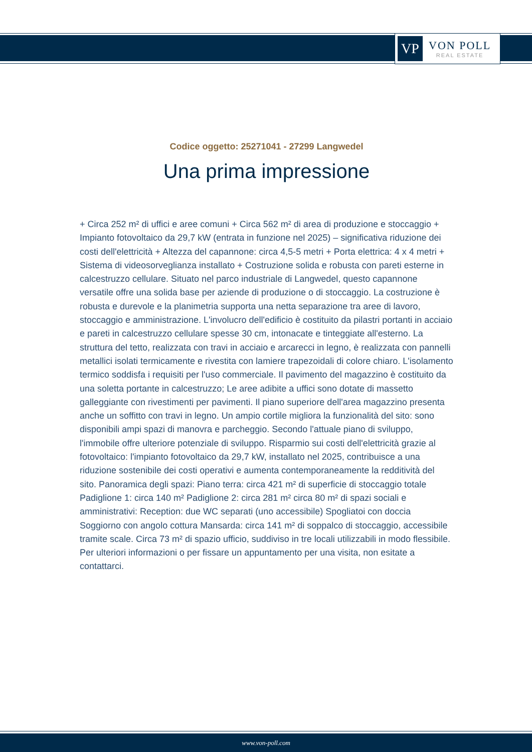VP
VON POLL
REAL ESTATE
Codice oggetto: 25271041 - 27299 Langwedel
Una prima impressione
+ Circa 252 m² di uffici e aree comuni + Circa 562 m² di area di produzione e stoccaggio + Impianto fotovoltaico da 29,7 kW (entrata in funzione nel 2025) – significativa riduzione dei costi dell'elettricità + Altezza del capannone: circa 4,5-5 metri + Porta elettrica: 4 x 4 metri + Sistema di videosorveglianza installato + Costruzione solida e robusta con pareti esterne in calcestruzzo cellulare. Situato nel parco industriale di Langwedel, questo capannone versatile offre una solida base per aziende di produzione o di stoccaggio. La costruzione è robusta e durevole e la planimetria supporta una netta separazione tra aree di lavoro, stoccaggio e amministrazione. L'involucro dell'edificio è costituito da pilastri portanti in acciaio e pareti in calcestruzzo cellulare spesse 30 cm, intonacate e tinteggiate all'esterno. La struttura del tetto, realizzata con travi in acciaio e arcarecci in legno, è realizzata con pannelli metallici isolati termicamente e rivestita con lamiere trapezoidali di colore chiaro. L'isolamento termico soddisfa i requisiti per l'uso commerciale. Il pavimento del magazzino è costituito da una soletta portante in calcestruzzo; Le aree adibite a uffici sono dotate di massetto galleggiante con rivestimenti per pavimenti. Il piano superiore dell'area magazzino presenta anche un soffitto con travi in legno. Un ampio cortile migliora la funzionalità del sito: sono disponibili ampi spazi di manovra e parcheggio. Secondo l'attuale piano di sviluppo, l'immobile offre ulteriore potenziale di sviluppo. Risparmio sui costi dell'elettricità grazie al fotovoltaico: l'impianto fotovoltaico da 29,7 kW, installato nel 2025, contribuisce a una riduzione sostenibile dei costi operativi e aumenta contemporaneamente la redditività del sito. Panoramica degli spazi: Piano terra: circa 421 m² di superficie di stoccaggio totale Padiglione 1: circa 140 m² Padiglione 2: circa 281 m² circa 80 m² di spazi sociali e amministrativi: Reception: due WC separati (uno accessibile) Spogliatoi con doccia Soggiorno con angolo cottura Mansarda: circa 141 m² di soppalco di stoccaggio, accessibile tramite scale. Circa 73 m² di spazio ufficio, suddiviso in tre locali utilizzabili in modo flessibile. Per ulteriori informazioni o per fissare un appuntamento per una visita, non esitate a contattarci.
www.von-poll.com